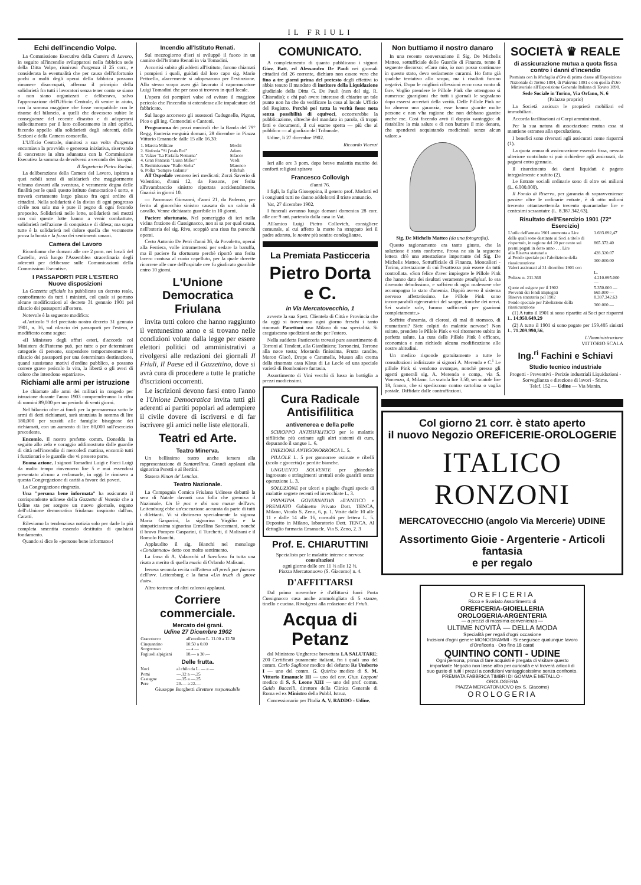IL FRIULI
Echi dell'incendio Volpe.
La Commissione Esecutiva della Camera di Lavoro, in seguito all'incendio sviluppatosi nella fabbrica sede della Ditta Volpe, riunivasi d'urgenza il 25 corr., e considerata la eventualità che per causa dell'infortunio pochi o molti degli operai della fabbrica possano rimanere disoccupati, afferma il principio della solidarietà fra tutti i lavoratori senza tener conto se siano o non siano organizzati e deliberava, salvo l'approvazione dell'Ufficio Centrale, di venire in aiuto, con la somma maggiore che fosse compatibile con le risorse del bilancio, a quelli che dovessero subire le conseguenze del recente disastro e di adoperarsi sollecitamente per il loro collocamento in altri opifici, facendo appello alla solidarietà degli aderenti, delle Sezioni e della Camera consorella.
L'Ufficio Centrale, riunitosi a sua volta d'urgenza encomiava la provvida e generosa iniziativa, riservando di concretare in altra adunanza con la Commissione Esecutiva la somma da devolversi a seconda dei bisogni.
Il Segretario Pietro Barbui.
La deliberazione della Camera del Lavoro, ispirata a quei nobili sensi di solidarietà che maggiormente vibrano davanti alla sventura, è veramente degna delle finalità per le quali questo Istituto democratico è sorto, e troverà certamente largo plauso fra ogni ordine di cittadini. Nella solidarietà è la divisa di ogni progresso civile non solo ma è pure il pegno di ogni fecondo proposito. Solidarietà nelle lotte, solidarietà nei mezzi con cui queste lotte hanno a venir combattute, solidarietà nell'azione di conquista e di difesa; ma sopra tutte è la solidarietà nel dolore quella che veramente prova la bontà e la forza dei sentimenti umani.
Camera del Lavoro
Ricordiamo che domani alle ore 2 pom. nei locali del Castello, avrà luogo l'Assemblea straordinaria degli aderenti per deliberare sulle Comunicazioni della Commissioni Esecutive.
I PASSAPORTI PER L'ESTERO
Nuove disposizioni
La Gazzetta ufficiale ha pubblicato un decreto reale, controfirmato da tutti i ministri, col quale si portano alcune modificazioni al decreto 31 gennaio 1901 pel rilascio dei passaporti all'estero.
Notevole è la seguente modifica:
«L'articolo 9 del precitato nostro decreto 31 gennaio 1901, n. 36, sul rilascio dei passaporti per l'estero, è modificato come segue:
«Il Ministero degli affari esteri, d'accordo col Ministero dell'interno può, per tutte o per determinare categorie di persone, sospendere temporaneamente il rilascio dei passaporti per una determinata destinazione, quand sussistano motivi d'ordine pubblico, o possano correre grave pericolo la vita, la libertà o gli averi di coloro che intendono espatriare».
Richiami alle armi per istruzione
Le chiamate alle armi dei militari in congedo per istruzione durante l'anno 1903 comprenderanno la cifra di uomini 89,000 per un periodo di venti giorni.
Nel bilancio oltre ai fondi per la permanenza sotto le armi di detti richiamati, sarà stanziata la somma di lire 180,000 per sussidi alle famiglie bisognose dei richiamati, con un aumento di lire 80,000 sull'esercizio precedente.
Encomio. Il nostro prefetto comm. Doneddu in seguito allo zelo e coraggio addimostrato dalle guardie di città nell'incendio di mercoledì mattina, encomiò tutti i funzionari e le guardie che vi presero parte.
Buona azione. I signori Tomadini Luigi e Facci Luigi da molto tempo rinvennero lire 5 e mai essendosi presentato alcuno a reclamarle, in oggi le rimisero a questa Congregazione di carità a favore dei poveri.
La Congregazione ringrazia.
Una "persona bene informata" ha assicurato il corrispondente udinese della Gazzetta di Venezia che a Udine sta per sorgere un nuovo giornale, organo dell'«Unione democratica friulana» inspirato dall'on. Caratti.
Rileviamo la tendenziosa notizia solo per darle la più completa smentita essendo destituita di qualsiasi fondamento.
Quando si dice le «persone bene informate»!
Incendio all'Istituto Renati.
Sul mezzogiorno d'ieri si sviluppò il fuoco in un camino dell'Istituto Renati in via Tomadini.
Accortisi subito gli addetti all'Istituto, furono chiamati i pompieri i quali, guidati dal loro capo sig. Mario Pettoello, alacremente si adoperarono per l'estinzione. Allo stesso scopo avea già lavorato il capo-muratore Luigi Tomadini che per caso si trovava in quel locale.
L'opera dei pompieri valse ad evitare il maggiore pericolo che l'incendio si estendesse alle impalcature del fabbricato.
Sul luogo accorsero gli assessori Cudugnello, Pignat, Pico e gli ing. Comencini e Cantoni.
Programma dei pezzi musicali che la Banda del 79° Regg. Fanteria eseguirà domani, 28 dicembre in Piazza Vittorio Emanuele dalle 15 alle 16.30:
| 1. Marcia Militare | Mochi |
| 2. Sinfonia "Si j'etais Roi" | Adam |
| 3. Valzer "La Farfalla Notturna" | Sifacco |
| 4. Gran Fantasia "Luisa Miller" | Verdi |
| 5. Reminiscenze "Ballo Sieba" | Marenco |
| 6. Polka "Sempre Galante" | Fahrbah |
All'Ospedale vennero ieri medicati: Zorzi Saverio di Valentino, d'anni 12, da Passons, per ferita all'avambraccio sinistro riportata accidentalmente. Guarirà in giorni 10.
— Paronuzzi Giovanni, d'anni 21, da Paderno, per ferita al ginocchio sinistro causata da un calcio di cavallo. Venne dichiarato guaribile in 10 giorni.
Paciere sfortunato. Nel pomeriggio di ieri nella vicina frazione di Cussignacco, non si sa per qual causa, nell'osteria del sig. Riva, scoppiò una rissa fra parecchi operai.
Certo Antonio De Petri d'anni 36, da Povoletto, operai alla Ferriera, volle intromettersi per sedare la baruffa, ma il paciere fu sfortunato perchè riportò una ferita lacero contusa al cuoio capelluto, per la quale dovette ricorrere alle cure dell'ospitale ove fu giudicato guaribile entro 10 giorni.
L'Unione Democratica Friulana
invita tutti coloro che hanno raggiunto il ventunesimo anno e si trovano nelle condizioni volute dalla legge per essere elettori politici od amministrativi a rivolgersi alle redazioni dei giornali Il Friuli, Il Paese ed il Gazzettino, dove si avrà cura di procedere a tutte le pratiche d'iscrizioni occorrenti.
Le iscrizioni devono farsi entro l'anno e l'Unione Democratica invita tutti gli aderenti ai partiti popolari ad adempiere il civile dovere di iscriversi e di far iscrivere gli amici nelle liste elettorali.
Teatri ed Arte.
Teatro Minerva.
Un bellissimo teatro anche iersera alla rappresentazione di Santarellina. Grandi applausi alla signorina Peretti e al Bertini.
Stasera Ninon de' Lenclos.
Teatro Nazionale.
La Compagnia Comica Friulana Udinese debuttò la sera di Natale davanti una folla che gremiva il Nazionale. Un lè poc e doi son masse dell'avv. Leitemburg ebbe un'esecuzione accurata da parte di tutti i dilettanti. Vi si distinsero specialmente la signora Maria Gasparini, la signorina Virgilio e la simpaticissima signorina Ermellina Saccomani, nonchè il bravo Pompeo Gasparini, il Turchetti, il Malisani e il Romolo Bianchi.
Applaudito il sig. Bianchi nel monologo «Condannato» detto con molto sentimento.
La farsa di A. Valzocchi «I Savalins» fu tutta una risata a merito di quella macia di Orlando Malisani.
Iersera seconda recita coll'atteso «Il predi par fuarze» dell'avv. Leitemburg e la farsa «Un truch di gnove date».
Altro teatrone ed altri calorosi applausi.
Corriere commerciale.
Mercato dei grani.
Udine 27 Dicembre 1902
| Granoturco | all'ettolitro L. 11.00 a 12.50 |
| Cinquantino | 10.50 a 0.80 |
| Sorgorosso | — a — |
| Fagiuoli alpigiani | 18.— a 30.— |
Delle frutta.
| Noci | al chilo da L. — a — |
| Pomi | —.12 a —.25 |
| Castagne | —.15 a —.25 |
| Pere | 20.— a 22.— |
Giuseppe Borghetti direttore responsabile
COMUNICATO.
A completamento di quanto pubblicano i signori Giov. Batt. ed Alessandro De Pauli nei giornali cittadini del 26 corrente, dichiaro non essere vero che fino a tre giorni prima del pretesto degli effettivi io abbia tenuto il mandato di institore della Liquidazione giudiziale della Ditta G. De Pauli (non del sig. R. Chiaradia); e chi può avere interesse di chiarire un tale punto non ha che da verificare la cosa al locale Ufficio del Registro. Perchè poi tutta la verità fosse nota senza possibilità di equivoci, occorrerebbe la pubblicazione, oltrechè del mandato in parola, di troppi fatti e documenti, il cui esame spetta — più che al pubblico — al giudizio del Tribunale.
Udine, li 27 dicembre 1902.
Riccardo Vicenzi
Ieri alle ore 3 pom. dopo breve malattia munito dei conforti religiosi spirava
Francesco Collovigh
d'anni 76.
I figli, la figlia Giuseppina, il genero prof. Modotti ed i congiunti tutti ne danno addolorati il triste annuncio.
Vat, 27 dicembre 1902.
I funerali avranno luogo domani domenica 28 corr. alle ore 9 ant. partendo dalla casa in Vat.
All'amico Luigi Pietro Collovich, consigliere comunale, al cui affetto la morte ha strappato ieri il padre adorato, le nostre più sentite condoglianze.
La Premiata Pasticceria
Pietro Dorta e C.
in Via Mercatovecchio, 1
avverte la sua Spett. Clientela di Città e Provincia che da oggi si troveranno ogni giorno freschi i tanto rinomati Panettoni uso Milano di sua specialità. Si eseguiscono spedizioni anche per l'estero.
Nella suddetta Pasticceria trovasi pure assortimento di Torroni al Tondent, alla Giardiniera; Torroncini, Torrone alla noce tosta; Mostarda finissima, Frutta candite, Moron Glacè, Drops e Caramelle, Muson alla crema della rinomata casa Klaus di Le Locle ed una speciale varietà di Bomboniere fantasia.
Assortimento di Vini vecchi di lusso in bottiglia a prezzi modicissimi.
Cura Radicale Antisifilitica
antivenerea e della pelle
SCIROPPO ANTISIFILITICO per le malattie sifilitiche più ostinate agli altri sistemi di cura, depurando il sangue L. 6.
INIEZIONE ANTIGONORROICA L. 5.
PILLOLE L. 5 per gonnorree ostinate e ribelli (scolo e goccetta) e perdite bianche.
UNGUENTO SOLVENTE per ghiandole ingrossate e stringimenti uretrali onde guarirli senza operazione L. 3.
SOLUZIONE per ulceri e piaghe d'ogni specie di malattie segrete recenti ed invecchiate L. 3.
PRIVATIVA GOVERNATIVA all'ANTICO e PREMIATO Gabinetto Privato Dott. TENCA, Milano, Vicolo S. Zeno, 6, p. 1. Visite dalle 10 alle 11 e dalle 14 alle 16, consulti per lettera L. 5. Deposito in Milano, laboratorio Dott. TENCA. Al dettaglio farmacia Emanuele, Via S. Zeno, 2. 3
Prof. E. CHIARUTTINI
Specialista per le malattie interne e nervose
consultazioni
ogni giorno dalle ore 11 ½ alle 12 ½.
Piazza Mercatonuovo (S. Giacomo) n. 4.
D'AFFITTARSI
Dal primo novembre è d'affittarsi fuori Porta Cussignacco casa anche ammobigliata di 5 stanze, tinello e cucina. Rivolgersi alla redazione del Friuli.
Acqua di Petanz
dal Ministero Ungherese brevettata LA SALUTARE; 200 Certificati puramente italiani, fra i quali uno del comm. Carlo Saglione medico del defunto Re Umberto I — uno del comm. G. Quirico medico di S. M. Vittorio Emanuele III — uno del cav. Gius. Lapponi medico di S. S. Leone XIII — uno del prof. comm. Guido Baccelli, direttore della Clinica Generale di Roma ed ex Ministro della Pubbl. Istruz.
Concessionario per l'Italia A. V. RADDO - Udine.
Non buttiamo il nostro danaro
In una recente conversazione il Sig. De Michelis Matteo, sottufficiale delle Guardie di Finanza, tenne il seguente discorso: «Caro mio, io non posso continuare in questo stato, devo seriamente curarmi. Ho fatto già qualche tentativo allo scopo, ma i risultati furono negativi. Dopo le migliori riflessioni ecco cosa conto di fare. Voglio prendere le Pillole Pink che ottengono si numerose guarigioni che tutti i giornali le segnalano dopo essersi accertati della verità. Delle Pillole Pink ne ho almeno una garanzia, esse hanno guarite molte persone e non v'ha ragione che non debbano guarire anche me. Così facendo avrò il doppio vantaggio: di ristabilire la mia salute e di non buttare il mio denaro, che spenderei acquistando medicinali senza alcun valore.»
Sig. De Michelis Matteo (da una fotografia).
Questo ragionamento era tanto giusto, che la soluzione è stata conforme. Prova ne sia la seguente lettera ch'è una attestazione importante del Sig. De Michelis Matteo, Sottufficiale di Finanza, Moncalieri - Torino, attestazione di cui l'esattezza può essere da tutti controllata. «Son felice d'aver impiegate le Pillole Pink che hanno dato dei risultati veramente prodigiosi. Io era divenuto debolissimo, e soffrivo di ogni malessere che accompagna lo stato d'anemia. Dippiù avevo il sistema nervoso affettatissimo. Le Pillole Pink sono incomparabili rigeneratrici del sangue, toniche dei nervi. Sei scatole sole, furono sufficienti per guarirmi completamente.»
Soffrite d'anemia, di clorosi, di mal di stomaco, di reumatismi? Siete colpiti da malattie nervose? Non esitate, prendete le Pillole Pink e voi ritornerete subito in perfetta salute. La cura delle Pillole Pink è efficace, economica e non richiede alcuna modificazione alle nostre abitudini.
Un medico risponde gratuitamente a tutte le consultazioni indirizzate ai signori A. Merenda e C.<sup>i</sup> Le pillole Pink si vendono ovunque, nonchè presso gli agenti generali sig. A. Merenda e comp., via S. Vincenzo, 4, Milano. La scatola lire 3.50, sei scatole lire 18, franco, che si spediscono contro cartolina o vaglia postale. Diffidate dalle contraffazioni.
SOCIETÀ ♛ REALE
di assicurazione mutua a quota fissa
contro i danni d'incendio
Premiata con la Medaglia d'Oro di prima classe all'Esposizione Nazionale di Torino 1884, di Palermo 1891 e con quella d'Oro Ministeriale all'Esposizione Generale Italiana di Torino 1898.
Sede Sociale in Torino, Via Orfano, N. 6
(Palazzo proprio)
La Società assicura le proprietà mobiliari ed immobiliari.
Accorda facilitazioni ai Corpi amministrati.
Per la sua natura di associazione mutua essa si mantiene estranea alla speculazione.
I benefici sono riversati agli assicurati come risparmi (1).
La quota annua di assicurazione essendo fissa, nessun ulteriore contributo si può richiedere agli assicurati, da pagarsi entro gennaio.
Il risarcimento dei danni liquidati è pagato integralmente e subito (2).
Le Entrate sociali ordinarie sono di oltre sei milioni (L. 6.000.000).
Il Fondo di Riserva, per garanzia di sopravvenienze passive oltre le ordinarie entrate, è di otto milioni trecento ottantasettemila trecento quarantadue lire e centesimi sessantatre (L. 8.387.342,63).
Risultato dell'Esercizio 1901 (72° Esercizio)
| L'utile dell'annata 1901 ammonta a Lire | 1.693.692,47 |
| delle quali sono destinate ai Soci a titolo di risparmio , in ragione del 20 per cento sui premi pagati in detto anno . . . Lire | 865.372.40 |
| alla Riserva statutaria | 428.320.07 |
| al Fondo speciale per l'abolizione della riassicurazione | 300.000.00 |
| Valori assicurati al 31 dicembre 1901 con | |
| Polizze n. 211.368 | L. 4.210.695.000 — |
| Quote ed esigere per il 1902 | 5.350.000 — |
| Proventi dei fondi impiegati | 665.000 — |
| Riserva statutaria pel 1902 | 8.397.342.63 |
| Fondo speciale per l'abolizione della riassicurazione | 300.000 — |
(1) A tutto il 1901 si sono ripartite ai Soci per risparmi L. 14.950.649.29
(2) A tutto il 1901 si sono pagate per 159.405 sinistri L. 71.209.990,56.
L'Amministrazione
VITTORIO SCALA
Ing.<sup>ri</sup> Fachini e Schiavi
Studio tecnico industriale
Progetti - Preventivi - Perizie industriali Liquidazioni - Sorveglianza e direzione di lavori - Stime.
Telef. 152 — Udine — Via Manin.
Col giorno 21 corr. è stato aperto
il nuovo Negozio OREFICERIE-OROLOGERIE
ITALICO RONZONI
MERCATOVECCHIO (angolo Via Mercerie) UDINE
Assortimento Gioie - Argenterie - Articoli fantasia
e per regalo
OREFICERIA
Ricco e Svariato Assortimento di
OREFICERIA-GIOIELLERIA
OROLOGERIA-ARGENTERIA
— a prezzi di massima convenienza —
ULTIME NOVITÀ — DELLA MODA
Specialità per regali d'ogni occasione
Incisioni d'ogni genere MONOGRAMMI · Si eseguisce qualunque lavoro d'Oreficeria · Oro fino 18 carati
QUINTINO CONTI - UDINE
Ogni persona, prima di fare acquisti è pregata di visitare questo importante Negozio non lasse altro per curiosità e vi troverà articoli di suo gusto di tutti i prezzi a condizioni vantaggiosissime senza confronto.
PREMIATA FABBRICA TIMBRI DI GOMMA E METALLO · OROLOGERIA
PIAZZA MERCATONUOVO (ex S. Giacomo)
OROLOGERIA